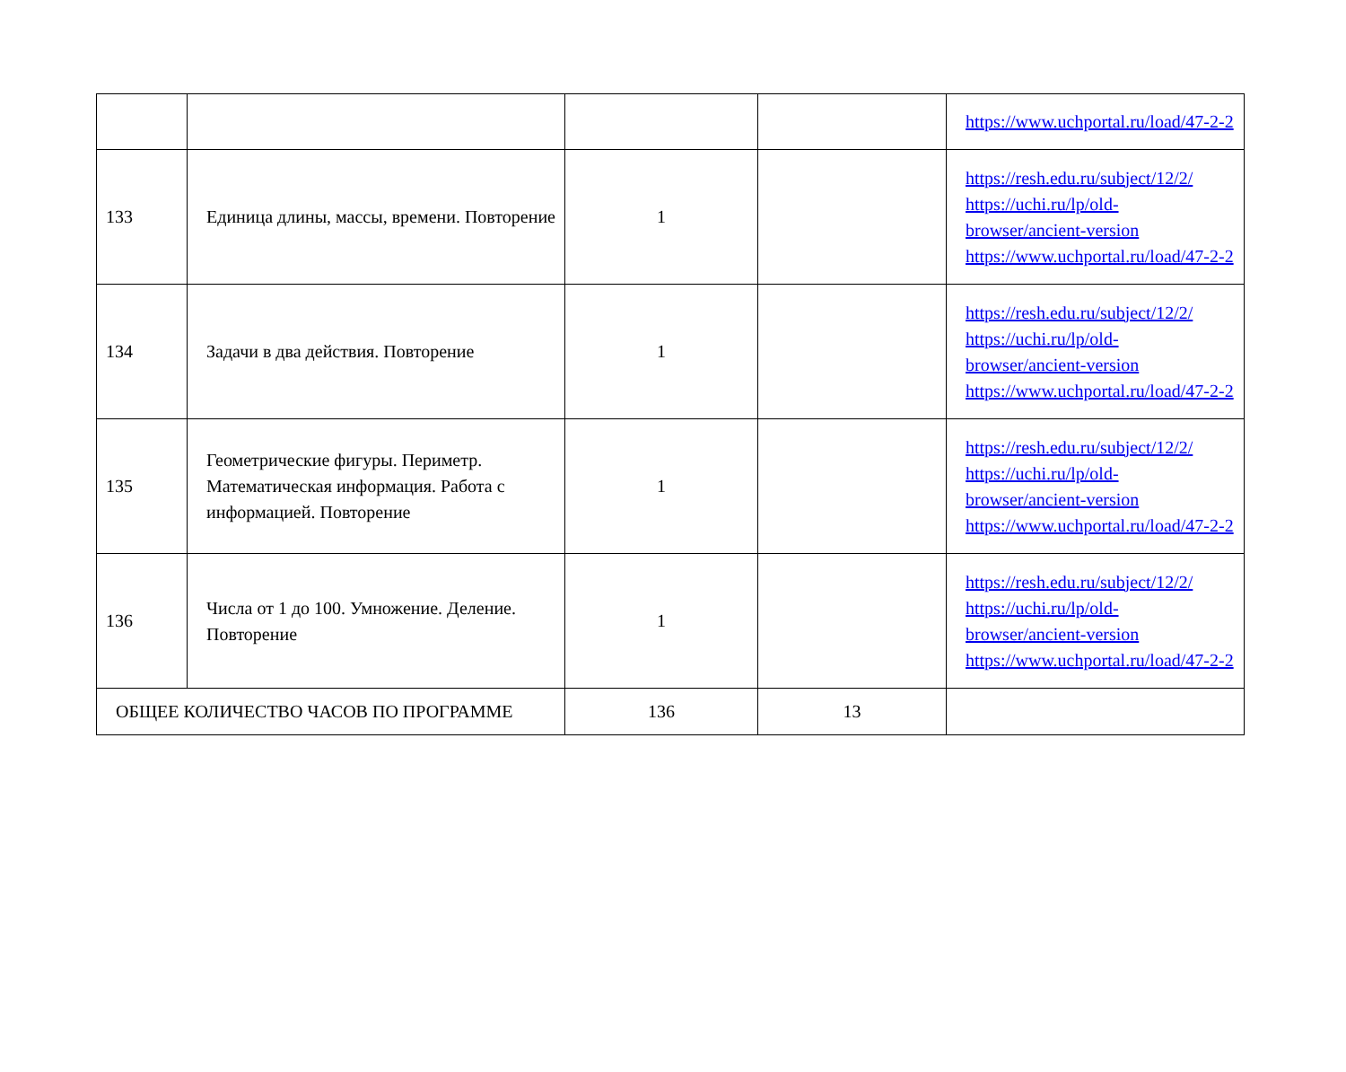| | | | | https://www.uchportal.ru/load/47-2-2 |
| 133 | Единица длины, массы, времени. Повторение | 1 | | https://resh.edu.ru/subject/12/2/ https://uchi.ru/lp/old-browser/ancient-version https://www.uchportal.ru/load/47-2-2 |
| 134 | Задачи в два действия. Повторение | 1 | | https://resh.edu.ru/subject/12/2/ https://uchi.ru/lp/old-browser/ancient-version https://www.uchportal.ru/load/47-2-2 |
| 135 | Геометрические фигуры. Периметр. Математическая информация. Работа с информацией. Повторение | 1 | | https://resh.edu.ru/subject/12/2/ https://uchi.ru/lp/old-browser/ancient-version https://www.uchportal.ru/load/47-2-2 |
| 136 | Числа от 1 до 100. Умножение. Деление. Повторение | 1 | | https://resh.edu.ru/subject/12/2/ https://uchi.ru/lp/old-browser/ancient-version https://www.uchportal.ru/load/47-2-2 |
| ОБЩЕЕ КОЛИЧЕСТВО ЧАСОВ ПО ПРОГРАММЕ | | 136 | 13 | |